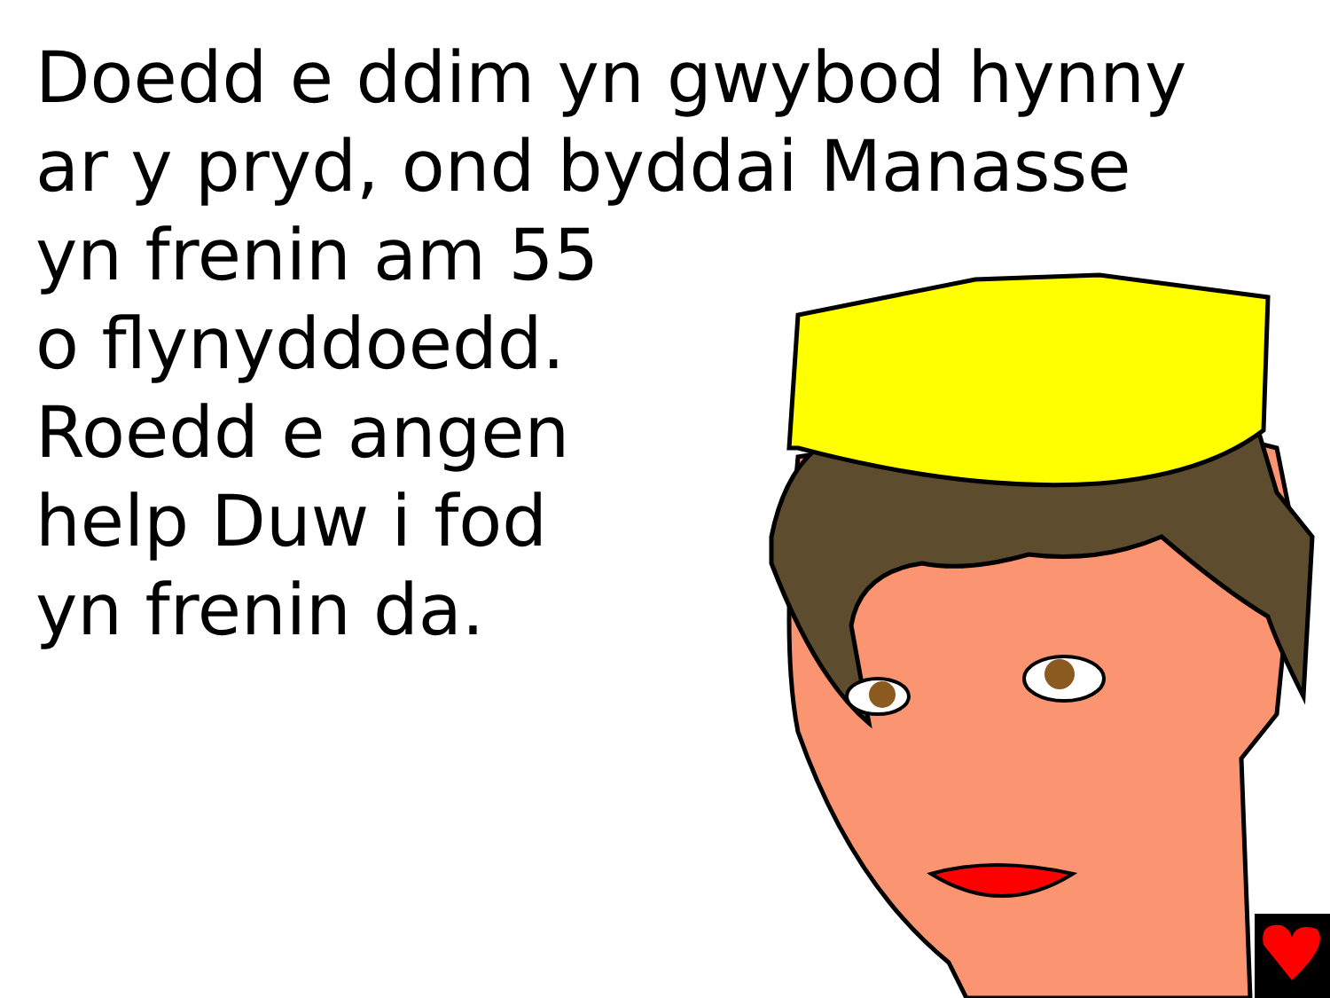Doedd e ddim yn gwybod hynny
ar y pryd, ond byddai Manasse
yn frenin am 55
o flynyddoedd.
Roedd e angen
help Duw i fod
yn frenin da.